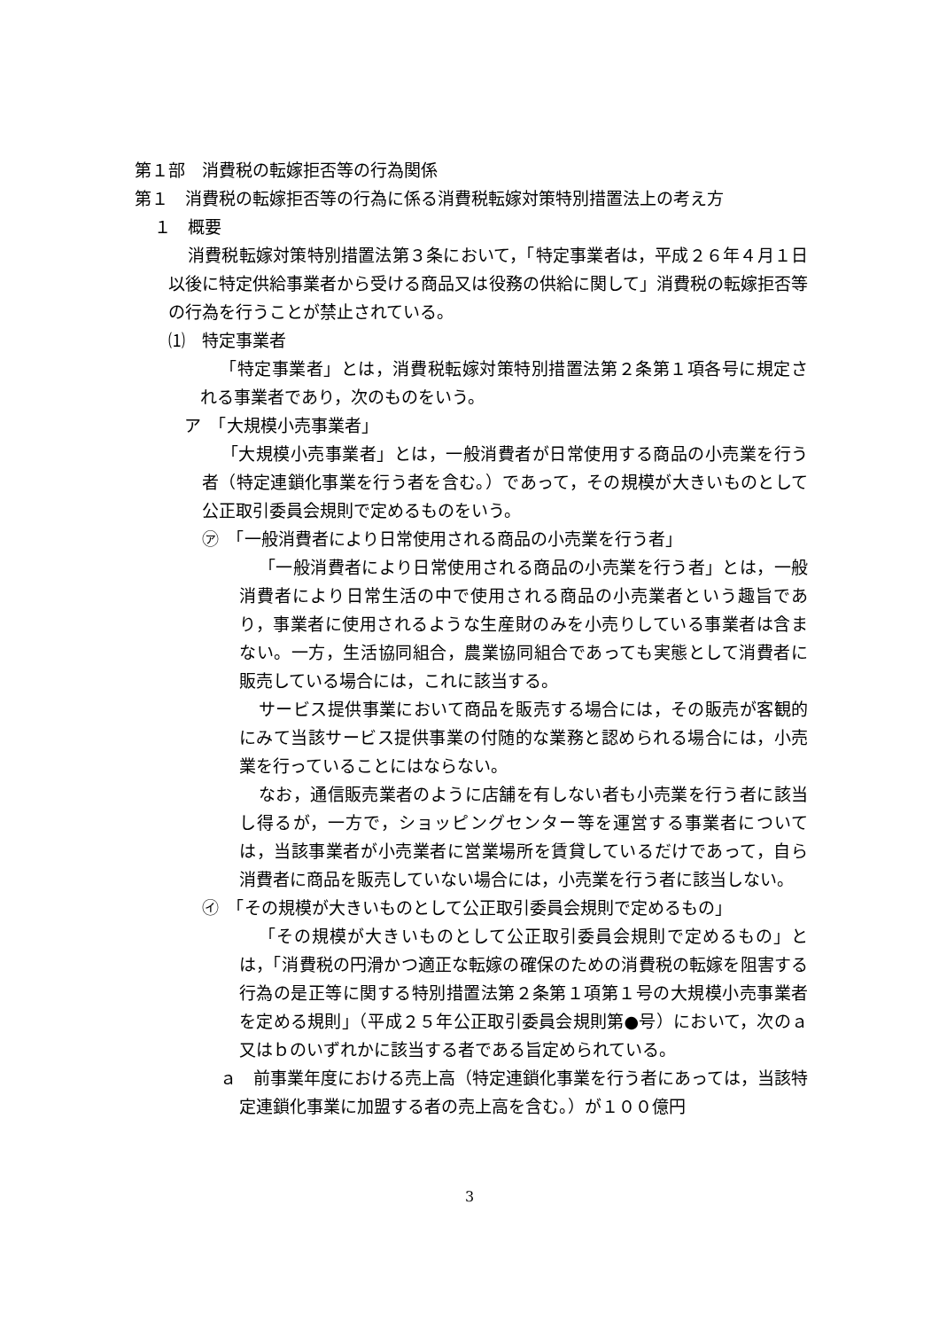第１部　消費税の転嫁拒否等の行為関係
第１　消費税の転嫁拒否等の行為に係る消費税転嫁対策特別措置法上の考え方
１　概要
消費税転嫁対策特別措置法第３条において，「特定事業者は，平成２６年４月１日以後に特定供給事業者から受ける商品又は役務の供給に関して」消費税の転嫁拒否等の行為を行うことが禁止されている。
⑴　特定事業者
「特定事業者」とは，消費税転嫁対策特別措置法第２条第１項各号に規定される事業者であり，次のものをいう。
ア　「大規模小売事業者」
「大規模小売事業者」とは，一般消費者が日常使用する商品の小売業を行う者（特定連鎖化事業を行う者を含む。）であって，その規模が大きいものとして公正取引委員会規則で定めるものをいう。
㋐　「一般消費者により日常使用される商品の小売業を行う者」
「一般消費者により日常使用される商品の小売業を行う者」とは，一般消費者により日常生活の中で使用される商品の小売業者という趣旨であり，事業者に使用されるような生産財のみを小売りしている事業者は含まない。一方，生活協同組合，農業協同組合であっても実態として消費者に販売している場合には，これに該当する。
サービス提供事業において商品を販売する場合には，その販売が客観的にみて当該サービス提供事業の付随的な業務と認められる場合には，小売業を行っていることにはならない。
なお，通信販売業者のように店舗を有しない者も小売業を行う者に該当し得るが，一方で，ショッピングセンター等を運営する事業者については，当該事業者が小売業者に営業場所を賃貸しているだけであって，自ら消費者に商品を販売していない場合には，小売業を行う者に該当しない。
㋑　「その規模が大きいものとして公正取引委員会規則で定めるもの」
「その規模が大きいものとして公正取引委員会規則で定めるもの」とは，「消費税の円滑かつ適正な転嫁の確保のための消費税の転嫁を阻害する行為の是正等に関する特別措置法第２条第１項第１号の大規模小売事業者を定める規則」（平成２５年公正取引委員会規則第●号）において，次のａ又はｂのいずれかに該当する者である旨定められている。
ａ　前事業年度における売上高（特定連鎖化事業を行う者にあっては，当該特定連鎖化事業に加盟する者の売上高を含む。）が１００億円
3